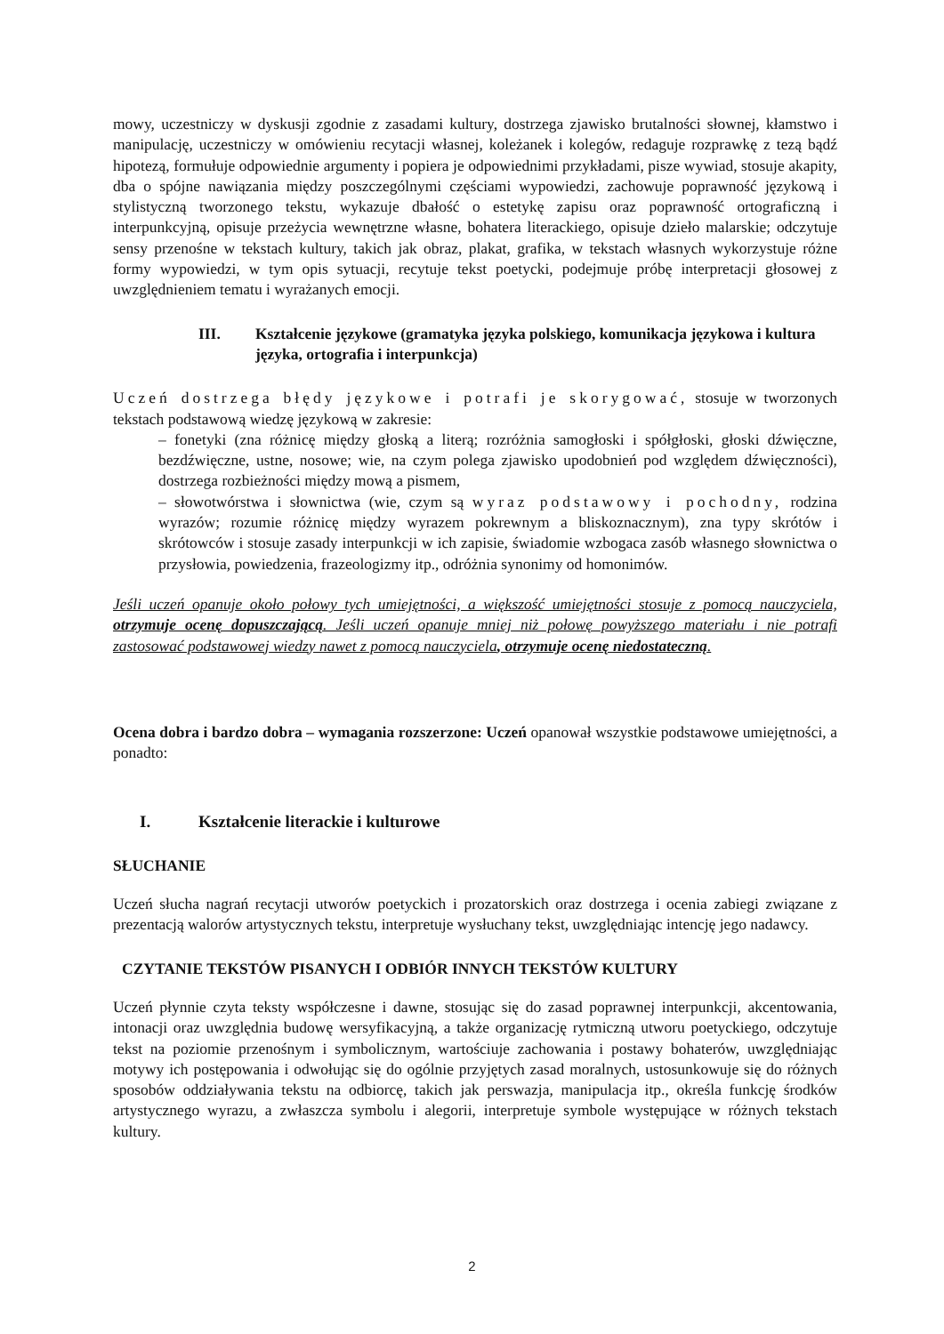mowy, uczestniczy w dyskusji zgodnie z zasadami kultury, dostrzega zjawisko brutalności słownej, kłamstwo i manipulację, uczestniczy w omówieniu recytacji własnej, koleżanek i kolegów, redaguje rozprawkę z tezą bądź hipotezą, formułuje odpowiednie argumenty i popiera je odpowiednimi przykładami, pisze wywiad, stosuje akapity, dba o spójne nawiązania między poszczególnymi częściami wypowiedzi, zachowuje poprawność językową i stylistyczną tworzonego tekstu, wykazuje dbałość o estetykę zapisu oraz poprawność ortograficzną i interpunkcyjną, opisuje przeżycia wewnętrzne własne, bohatera literackiego, opisuje dzieło malarskie; odczytuje sensy przenośne w tekstach kultury, takich jak obraz, plakat, grafika, w tekstach własnych wykorzystuje różne formy wypowiedzi, w tym opis sytuacji, recytuje tekst poetycki, podejmuje próbę interpretacji głosowej z uwzględnieniem tematu i wyrażanych emocji.
III. Kształcenie językowe (gramatyka języka polskiego, komunikacja językowa i kultura języka, ortografia i interpunkcja)
Uczeń dostrzega błędy językowe i potrafi je skorygować, stosuje w tworzonych tekstach podstawową wiedzę językową w zakresie:
– fonetyki (zna różnicę między głoską a literą; rozróżnia samogłoski i spółgłoski, głoski dźwięczne, bezdźwięczne, ustne, nosowe; wie, na czym polega zjawisko upodobnień pod względem dźwięczności), dostrzega rozbieżności między mową a pismem,
– słowotwórstwa i słownictwa (wie, czym są wyraz podstawowy i pochodny, rodzina wyrazów; rozumie różnicę między wyrazem pokrewnym a bliskoznacznym), zna typy skrótów i skrótowców i stosuje zasady interpunkcji w ich zapisie, świadomie wzbogaca zasób własnego słownictwa o przysłowia, powiedzenia, frazeologizmy itp., odróżnia synonimy od homonimów.
Jeśli uczeń opanuje około połowy tych umiejętności, a większość umiejętności stosuje z pomocą nauczyciela, otrzymuje ocenę dopuszczającą. Jeśli uczeń opanuje mniej niż połowę powyższego materiału i nie potrafi zastosować podstawowej wiedzy nawet z pomocą nauczyciela, otrzymuje ocenę niedostateczną.
Ocena dobra i bardzo dobra – wymagania rozszerzone: Uczeń opanował wszystkie podstawowe umiejętności, a ponadto:
I. Kształcenie literackie i kulturowe
SŁUCHANIE
Uczeń słucha nagrań recytacji utworów poetyckich i prozatorskich oraz dostrzega i ocenia zabiegi związane z prezentacją walorów artystycznych tekstu, interpretuje wysłuchany tekst, uwzględniając intencję jego nadawcy.
CZYTANIE TEKSTÓW PISANYCH I ODBIÓR INNYCH TEKSTÓW KULTURY
Uczeń płynnie czyta teksty współczesne i dawne, stosując się do zasad poprawnej interpunkcji, akcentowania, intonacji oraz uwzględnia budowę wersyfikacyjną, a także organizację rytmiczną utworu poetyckiego, odczytuje tekst na poziomie przenośnym i symbolicznym, wartościuje zachowania i postawy bohaterów, uwzględniając motywy ich postępowania i odwołując się do ogólnie przyjętych zasad moralnych, ustosunkowuje się do różnych sposobów oddziaływania tekstu na odbiorcę, takich jak perswazja, manipulacja itp., określa funkcję środków artystycznego wyrazu, a zwłaszcza symbolu i alegorii, interpretuje symbole występujące w różnych tekstach kultury.
2